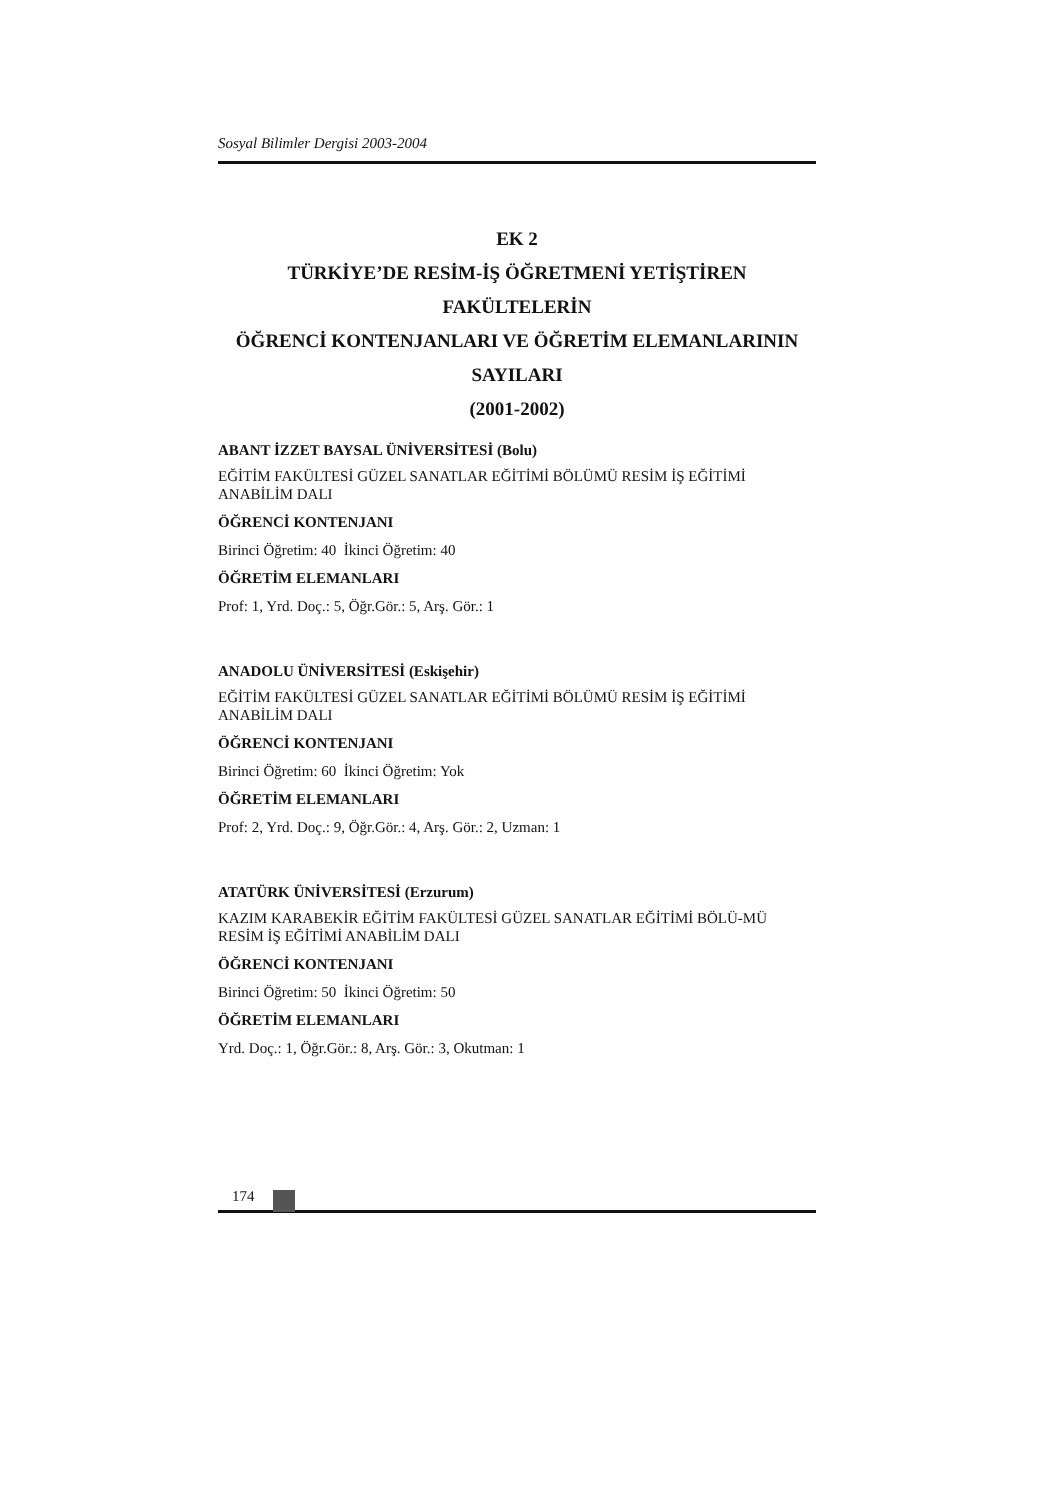Sosyal Bilimler Dergisi 2003-2004
EK 2
TÜRKİYE’DE RESİM-İŞ ÖĞRETMENİ YETİŞTİREN FAKÜLTELERİN
ÖĞRENCİ KONTENJANLARI VE ÖĞRETİM ELEMANLARININ SAYILARI
(2001-2002)
ABANT İZZET BAYSAL ÜNİVERSİTESİ (Bolu)
EĞİTİM FAKÜLTESİ GÜZEL SANATLAR EĞİTİMİ BÖLÜMÜ RESİM İŞ EĞİTİMİ ANABİLİM DALI
ÖĞRENCİ KONTENJANI
Birinci Öğretim: 40 İkinci Öğretim: 40
ÖĞRETİM ELEMANLARI
Prof: 1, Yrd. Doç.: 5, Öğr.Gör.: 5, Arş. Gör.: 1
ANADOLU ÜNİVERSİTESİ (Eskişehir)
EĞİTİM FAKÜLTESİ GÜZEL SANATLAR EĞİTİMİ BÖLÜMÜ RESİM İŞ EĞİTİMİ ANABİLİM DALI
ÖĞRENCİ KONTENJANI
Birinci Öğretim: 60 İkinci Öğretim: Yok
ÖĞRETİM ELEMANLARI
Prof: 2, Yrd. Doç.: 9, Öğr.Gör.: 4, Arş. Gör.: 2, Uzman: 1
ATATÜRK ÜNİVERSİTESİ (Erzurum)
KAZIM KARABEKİR EĞİTİM FAKÜLTESİ GÜZEL SANATLAR EĞİTİMİ BÖLÜ-MÜ RESİM İŞ EĞİTİMİ ANABİLİM DALI
ÖĞRENCİ KONTENJANI
Birinci Öğretim: 50 İkinci Öğretim: 50
ÖĞRETİM ELEMANLARI
Yrd. Doç.: 1, Öğr.Gör.: 8, Arş. Gör.: 3, Okutman: 1
174